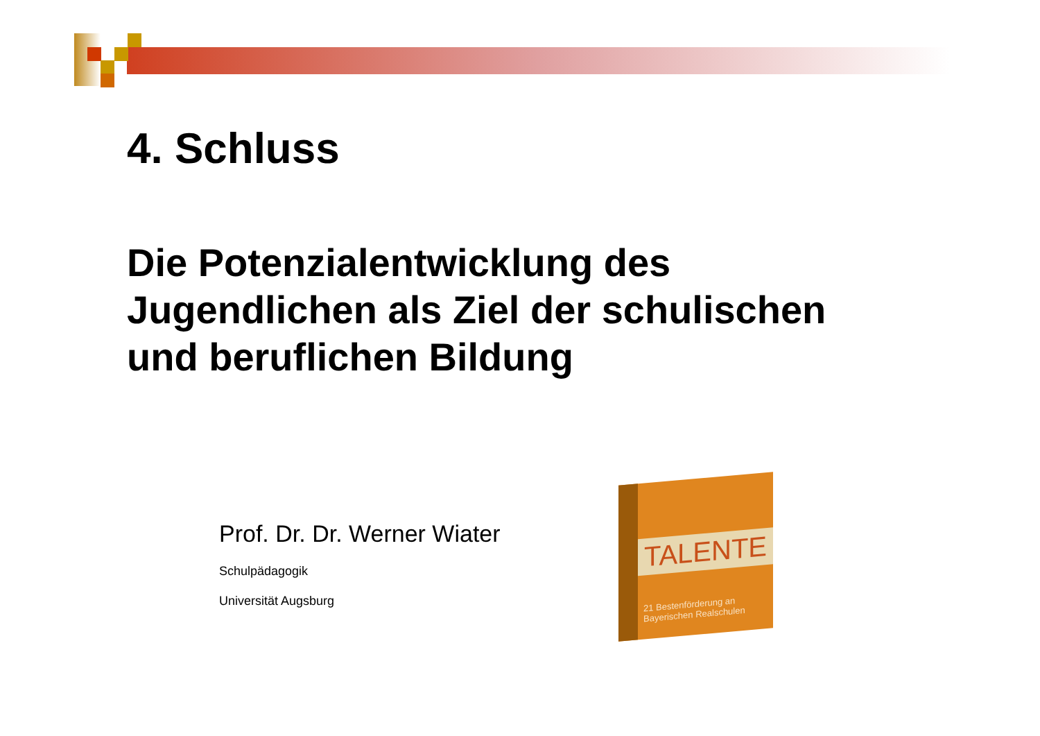4. Schluss
Die Potenzialentwicklung des Jugendlichen als Ziel der schulischen und beruflichen Bildung
Prof. Dr. Dr. Werner Wiater
Schulpädagogik
Universität Augsburg
TALENTE
21 Bestenförderung an Bayerischen Realschulen